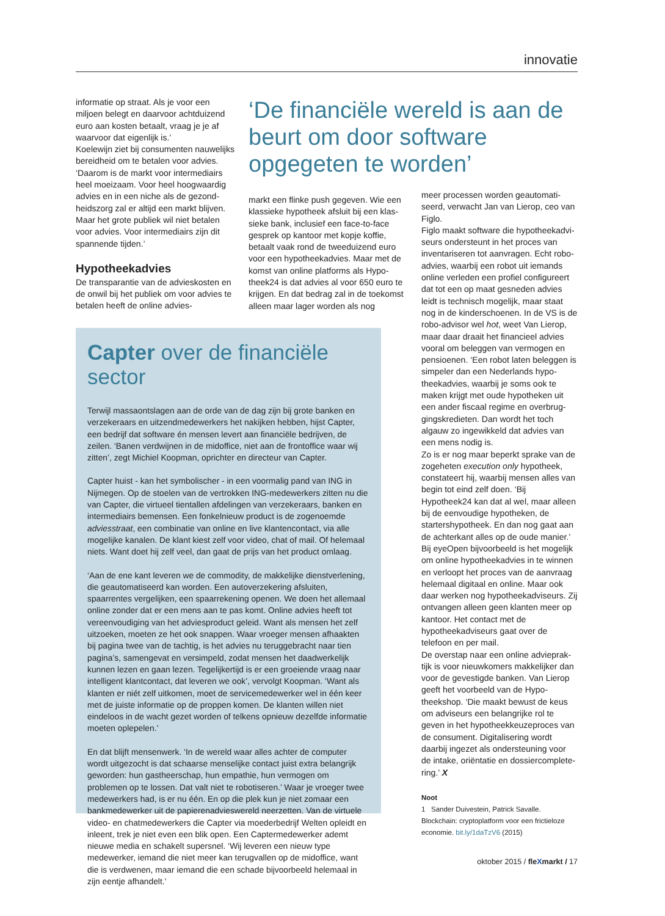innovatie
informatie op straat. Als je voor een miljoen belegt en daarvoor achtduizend euro aan kosten betaalt, vraag je je af waarvoor dat eigenlijk is.’
Koelewijn ziet bij consumenten nauwelijks bereidheid om te betalen voor advies. ‘Daarom is de markt voor intermediairs heel moeizaam. Voor heel hoogwaardig advies en in een niche als de gezond­heidszorg zal er altijd een markt blijven. Maar het grote publiek wil niet betalen voor advies. Voor intermediairs zijn dit spannende tijden.’
Hypotheekadvies
De transparantie van de advieskosten en de onwil bij het publiek om voor advies te betalen heeft de online advies-
‘De financiële wereld is aan de beurt om door software opgegeten te worden’
markt een flinke push gegeven. Wie een klassieke hypotheek afsluit bij een klas­sieke bank, inclusief een face-to-face gesprek op kantoor met kopje koffie, betaalt vaak rond de tweeduizend euro voor een hypotheekadvies. Maar met de komst van online platforms als Hypo­theek24 is dat advies al voor 650 euro te krijgen. En dat bedrag zal in de toe­komst alleen maar lager worden als nog
Capter over de financiële sector
Terwijl massaontslagen aan de orde van de dag zijn bij grote banken en verzeke­raars en uitzendmedewerkers het nakijken hebben, hijst Capter, een bedrijf dat software én mensen levert aan financiële bedrijven, de zeilen. ‘Banen verdwijnen in de midoffice, niet aan de frontoffice waar wij zitten’, zegt Michiel Koopman, oprichter en directeur van Capter.
Capter huist - kan het symbolischer - in een voormalig pand van ING in Nijmegen. Op de stoelen van de vertrokken ING-medewerkers zitten nu die van Capter, die virtueel tientallen afdelingen van verzekeraars, banken en intermediairs bemensen. Een fonkelnieuw product is de zogenoemde adviesstraat, een combinatie van onli­ne en live klantencontact, via alle mogelijke kanalen. De klant kiest zelf voor video, chat of mail. Of helemaal niets. Want doet hij zelf veel, dan gaat de prijs van het product omlaag.
‘Aan de ene kant leveren we de commodity, de makkelijke dienstverlening, die geautomatiseerd kan worden. Een autoverzekering afsluiten, spaarrentes vergelij­ken, een spaarrekening openen. We doen het allemaal online zonder dat er een mens aan te pas komt. Online advies heeft tot vereenvoudiging van het advies­product geleid. Want als mensen het zelf uitzoeken, moeten ze het ook snappen. Waar vroeger mensen afhaakten bij pagina twee van de tachtig, is het advies nu teruggebracht naar tien pagina’s, samengevat en versimpeld, zodat mensen het daadwerkelijk kunnen lezen en gaan lezen. Tegelijkertijd is er een groeiende vraag naar intelligent klantcontact, dat leveren we ook’, vervolgt Koopman. ‘Want als klanten er niét zelf uitkomen, moet de servicemedewerker wel in één keer met de juiste informatie op de proppen komen. De klanten willen niet eindeloos in de wacht gezet worden of telkens opnieuw dezelfde informatie moeten oplepelen.’
En dat blijft mensenwerk. ‘In de wereld waar alles achter de computer wordt uit­gezocht is dat schaarse menselijke contact juist extra belangrijk geworden: hun gastheerschap, hun empathie, hun vermogen om problemen op te lossen. Dat valt niet te robotiseren.’ Waar je vroeger twee medewerkers had, is er nu één. En op die plek kun je niet zomaar een bankmedewerker uit de papierenadvieswereld neerzetten. Van de virtuele video- en chatmedewerkers die Capter via moederbe­drijf Welten opleidt en inleent, trek je niet even een blik open. Een Capter­medewerker ademt nieuwe media en schakelt supersnel. ‘Wij leveren een nieuw type medewerker, iemand die niet meer kan terugvallen op de midoffice, want die is verdwenen, maar iemand die een schade bijvoorbeeld helemaal in zijn eentje afhandelt.’
meer processen worden geautomati­seerd, verwacht Jan van Lierop, ceo van Figlo.
Figlo maakt software die hypotheekadvi­seurs ondersteunt in het proces van inventariseren tot aanvragen. Echt robo­advies, waarbij een robot uit iemands online verleden een profiel configureert dat tot een op maat gesneden advies leidt is technisch mogelijk, maar staat nog in de kinderschoenen. In de VS is de robo-advisor wel hot, weet Van Lierop, maar daar draait het financieel advies vooral om beleggen van vermogen en pensioenen. ‘Een robot laten beleggen is simpeler dan een Nederlands hypo­theekadvies, waarbij je soms ook te maken krijgt met oude hypotheken uit een ander fiscaal regime en overbrug­gingskredieten. Dan wordt het toch algauw zo ingewikkeld dat advies van een mens nodig is.
Zo is er nog maar beperkt sprake van de zogeheten execution only hypotheek, constateert hij, waarbij mensen alles van begin tot eind zelf doen. ‘Bij Hypotheek24 kan dat al wel, maar alleen bij de eenvou­dige hypotheken, de startershypotheek. En dan nog gaat aan de achterkant alles op de oude manier.’ Bij eyeOpen bijvoor­beeld is het mogelijk om online hypo­theekadvies in te winnen en verloopt het proces van de aanvraag helemaal digi­taal en online. Maar ook daar werken nog hypotheekadviseurs. Zij ontvangen alleen geen klanten meer op kantoor. Het contact met de hypotheekadviseurs gaat over de telefoon en per mail.
De overstap naar een online advieprak­tijk is voor nieuwkomers makkelijker dan voor de gevestigde banken. Van Lierop geeft het voorbeeld van de Hypo­theekshop. ‘Die maakt bewust de keus om adviseurs een belangrijke rol te geven in het hypotheekkeuzeproces van de consument. Digitalisering wordt daarbij ingezet als ondersteuning voor de intake, oriëntatie en dossiercomplete­ring.’ X
Noot
1 Sander Duivestein, Patrick Savalle. Blockchain: cryptoplatform voor een frictieloze economie. bit.ly/1daTzV6 (2015)
oktober 2015 / fleXmarkt / 17